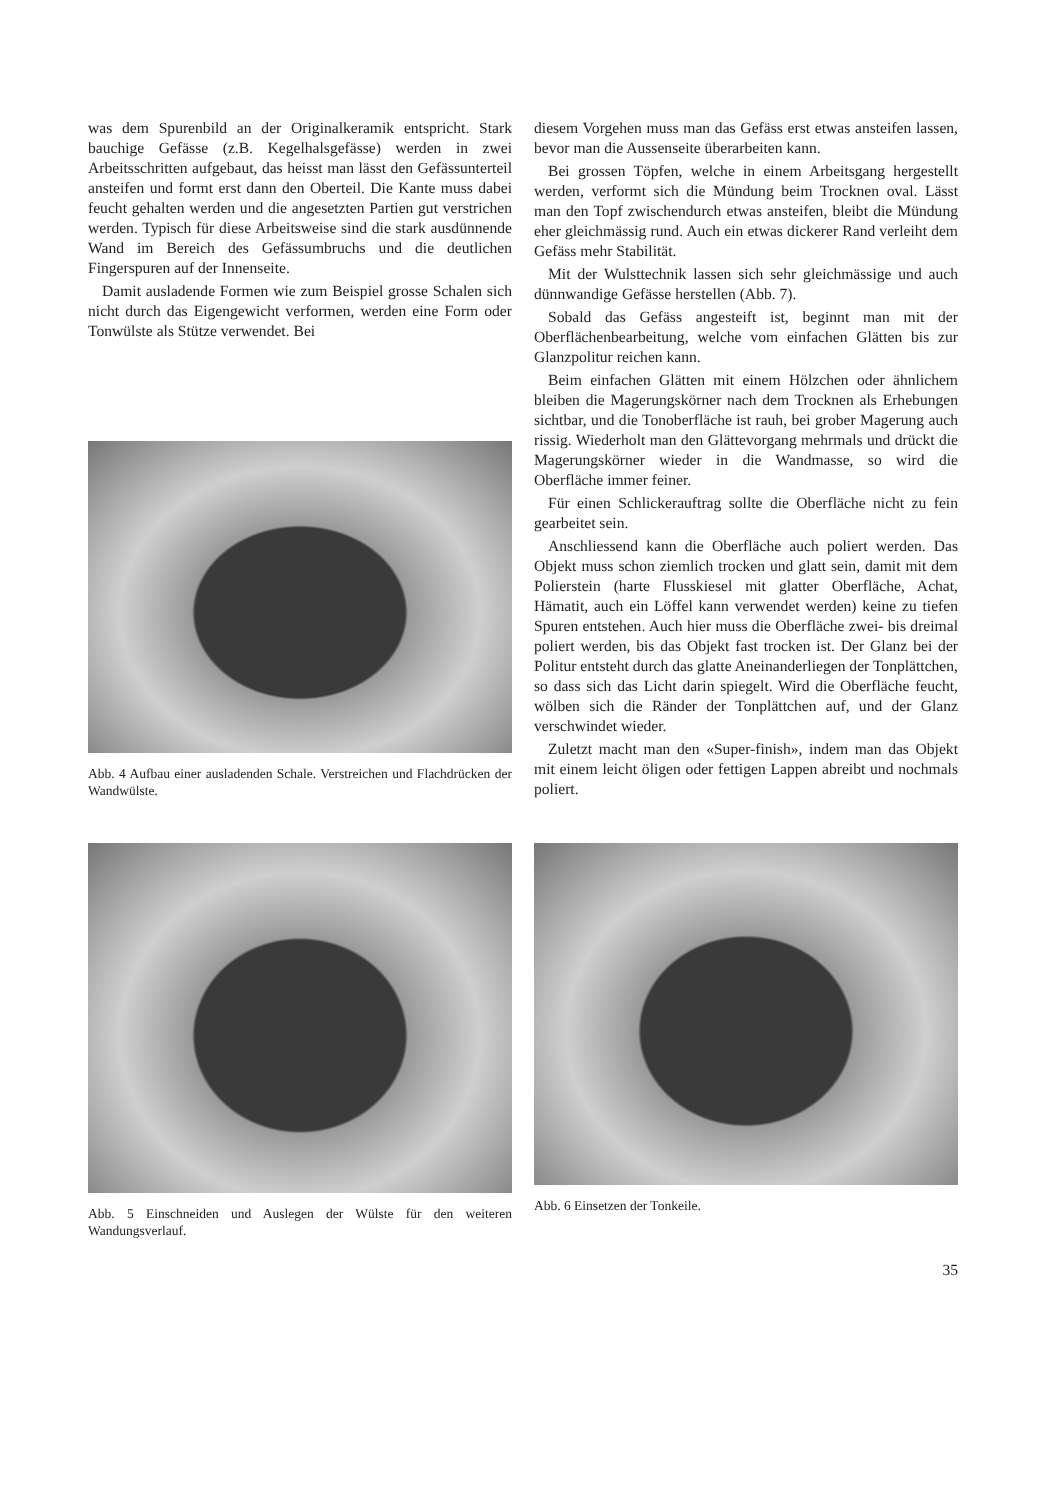was dem Spurenbild an der Originalkeramik entspricht. Stark bauchige Gefässe (z.B. Kegelhalsgefässe) werden in zwei Arbeitsschritten aufgebaut, das heisst man lässt den Gefässunterteil ansteifen und formt erst dann den Oberteil. Die Kante muss dabei feucht gehalten werden und die angesetzten Partien gut verstrichen werden. Typisch für diese Arbeitsweise sind die stark ausdünnende Wand im Bereich des Gefässumbruchs und die deutlichen Fingerspuren auf der Innenseite.
Damit ausladende Formen wie zum Beispiel grosse Schalen sich nicht durch das Eigengewicht verformen, werden eine Form oder Tonwülste als Stütze verwendet. Bei
Abb. 4 Aufbau einer ausladenden Schale. Verstreichen und Flachdrücken der Wandwülste.
diesem Vorgehen muss man das Gefäss erst etwas ansteifen lassen, bevor man die Aussenseite überarbeiten kann.
Bei grossen Töpfen, welche in einem Arbeitsgang hergestellt werden, verformt sich die Mündung beim Trocknen oval. Lässt man den Topf zwischendurch etwas ansteifen, bleibt die Mündung eher gleichmässig rund. Auch ein etwas dickerer Rand verleiht dem Gefäss mehr Stabilität.
Mit der Wulsttechnik lassen sich sehr gleichmässige und auch dünnwandige Gefässe herstellen (Abb. 7).
Sobald das Gefäss angesteift ist, beginnt man mit der Oberflächenbearbeitung, welche vom einfachen Glätten bis zur Glanzpolitur reichen kann.
Beim einfachen Glätten mit einem Hölzchen oder ähnlichem bleiben die Magerungskörner nach dem Trocknen als Erhebungen sichtbar, und die Tonoberfläche ist rauh, bei grober Magerung auch rissig. Wiederholt man den Glättevorgang mehrmals und drückt die Magerungskörner wieder in die Wandmasse, so wird die Oberfläche immer feiner.
Für einen Schlickerauftrag sollte die Oberfläche nicht zu fein gearbeitet sein.
Anschliessend kann die Oberfläche auch poliert werden. Das Objekt muss schon ziemlich trocken und glatt sein, damit mit dem Polierstein (harte Flusskiesel mit glatter Oberfläche, Achat, Hämatit, auch ein Löffel kann verwendet werden) keine zu tiefen Spuren entstehen. Auch hier muss die Oberfläche zwei- bis dreimal poliert werden, bis das Objekt fast trocken ist. Der Glanz bei der Politur entsteht durch das glatte Aneinanderliegen der Tonplättchen, so dass sich das Licht darin spiegelt. Wird die Oberfläche feucht, wölben sich die Ränder der Tonplättchen auf, und der Glanz verschwindet wieder.
Zuletzt macht man den «Super-finish», indem man das Objekt mit einem leicht öligen oder fettigen Lappen abreibt und nochmals poliert.
Abb. 5 Einschneiden und Auslegen der Wülste für den weiteren Wandungsverlauf.
Abb. 6 Einsetzen der Tonkeile.
35